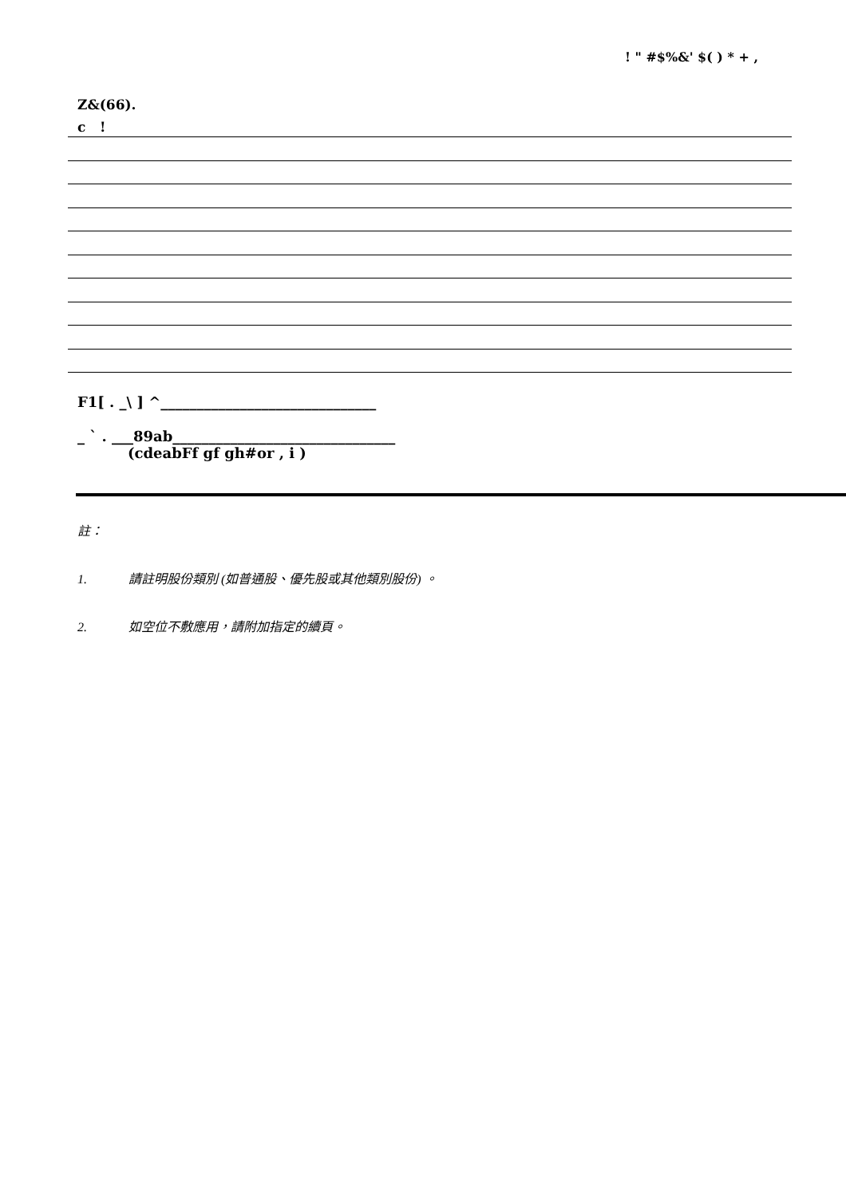! " #$%&' $( ) * + ,
Z&(66).
c !
F1[ . _\ ] ^______________________________
_ ` . ___89ab_______________________________
(cdeabFf gf gh#or , i )
註：
1. 請註明股份類別 (如普通股、優先股或其他類別股份) 。
2. 如空位不敷應用，請附加指定的續頁。